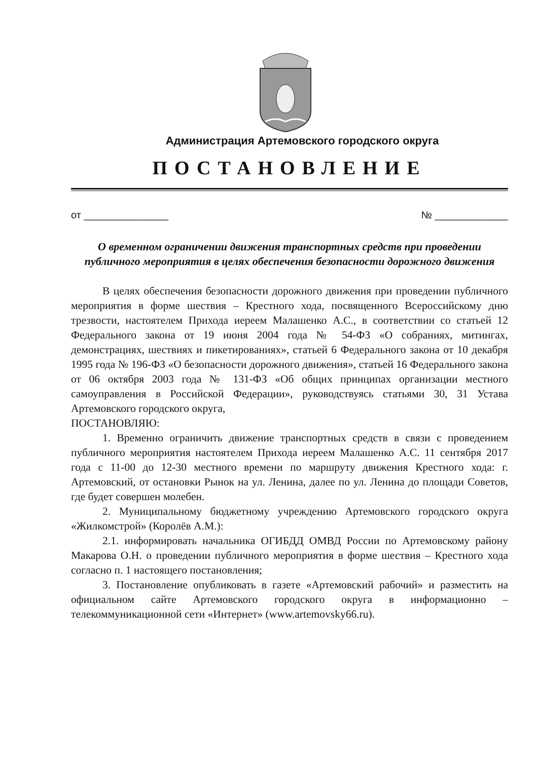Администрация Артемовского городского округа
ПОСТАНОВЛЕНИЕ
от _______________ № _____________
О временном ограничении движения транспортных средств при проведении публичного мероприятия в целях обеспечения безопасности дорожного движения
В целях обеспечения безопасности дорожного движения при проведении публичного мероприятия в форме шествия – Крестного хода, посвященного Всероссийскому дню трезвости, настоятелем Прихода иереем Малашенко А.С., в соответствии со статьей 12 Федерального закона от 19 июня 2004 года № 54-ФЗ «О собраниях, митингах, демонстрациях, шествиях и пикетированиях», статьей 6 Федерального закона от 10 декабря 1995 года № 196-ФЗ «О безопасности дорожного движения», статьей 16 Федерального закона от 06 октября 2003 года № 131-ФЗ «Об общих принципах организации местного самоуправления в Российской Федерации», руководствуясь статьями 30, 31 Устава Артемовского городского округа,
ПОСТАНОВЛЯЮ:
1. Временно ограничить движение транспортных средств в связи с проведением публичного мероприятия настоятелем Прихода иереем Малашенко А.С. 11 сентября 2017 года с 11-00 до 12-30 местного времени по маршруту движения Крестного хода: г. Артемовский, от остановки Рынок на ул. Ленина, далее по ул. Ленина до площади Советов, где будет совершен молебен.
2. Муниципальному бюджетному учреждению Артемовского городского округа «Жилкомстрой» (Королёв А.М.):
2.1. информировать начальника ОГИБДД ОМВД России по Артемовскому району Макарова О.Н. о проведении публичного мероприятия в форме шествия – Крестного хода согласно п. 1 настоящего постановления;
3. Постановление опубликовать в газете «Артемовский рабочий» и разместить на официальном сайте Артемовского городского округа в информационно – телекоммуникационной сети «Интернет» (www.artemovsky66.ru).